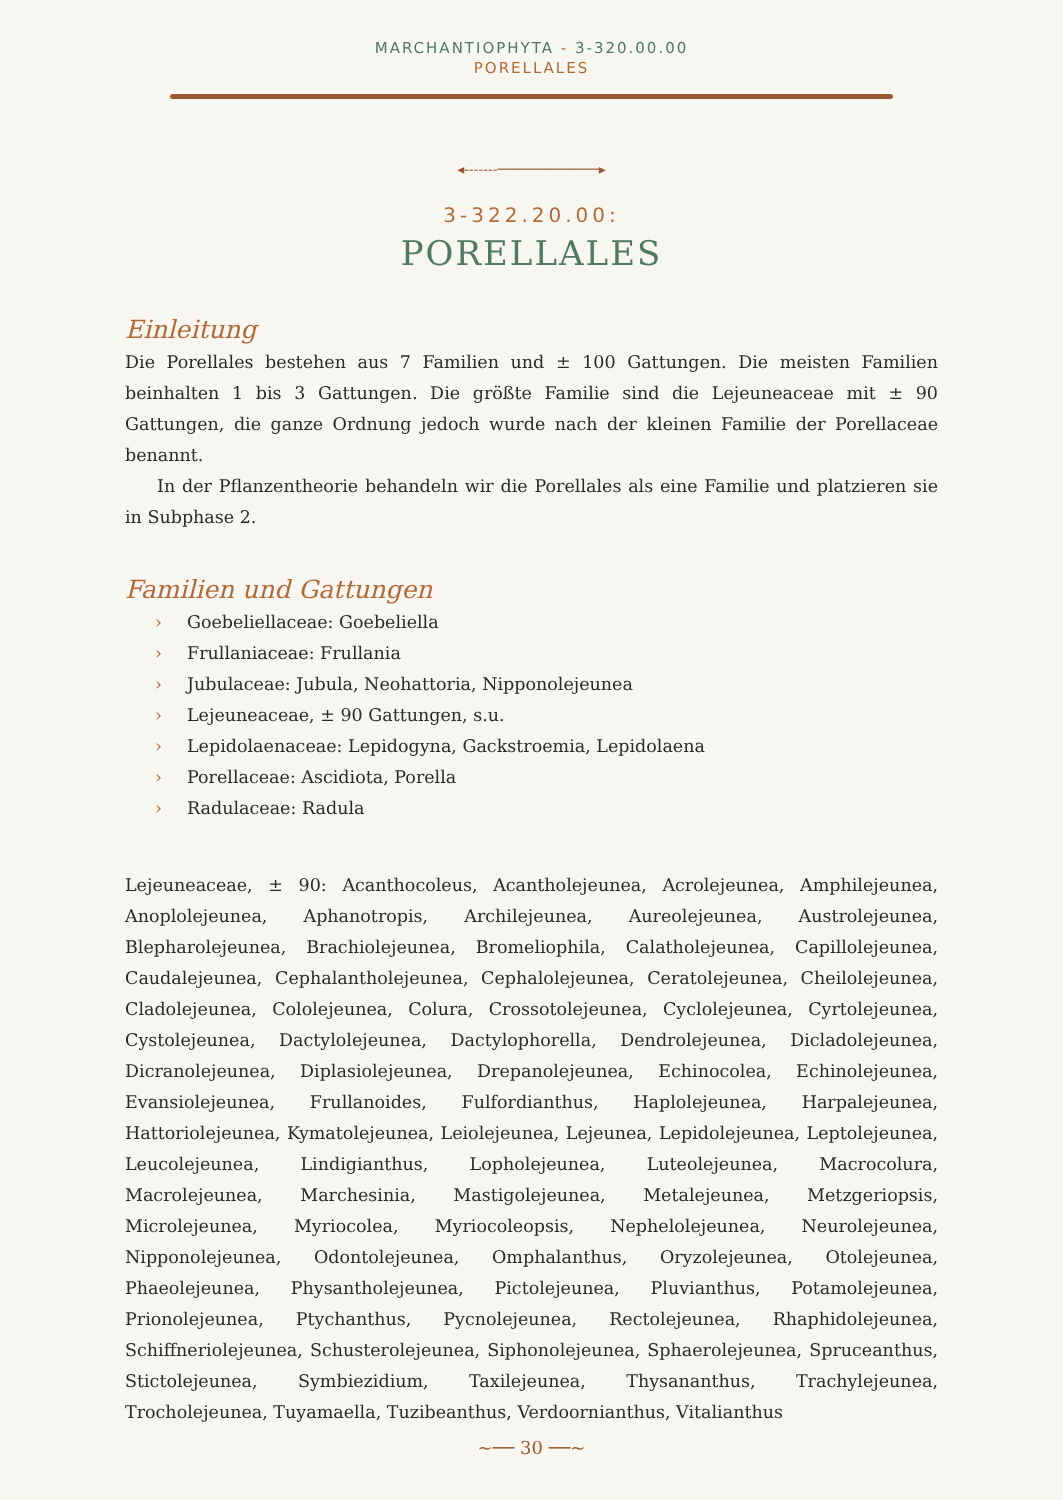MARCHANTIOPHYTA - 3-320.00.00
PORELLALES
◂‑‑‑‑‑‑‑────────────▸
3-322.20.00:
PORELLALES
Einleitung
Die Porellales bestehen aus 7 Familien und ± 100 Gattungen. Die meisten Familien beinhalten 1 bis 3 Gattungen. Die größte Familie sind die Lejeuneaceae mit ± 90 Gattungen, die ganze Ordnung jedoch wurde nach der kleinen Familie der Porellaceae benannt.
In der Pflanzentheorie behandeln wir die Porellales als eine Familie und platzieren sie in Subphase 2.
Familien und Gattungen
› Goebeliellaceae: Goebeliella
› Frullaniaceae: Frullania
› Jubulaceae: Jubula, Neohattoria, Nipponolejeunea
› Lejeuneaceae, ± 90 Gattungen, s.u.
› Lepidolaenaceae: Lepidogyna, Gackstroemia, Lepidolaena
› Porellaceae: Ascidiota, Porella
› Radulaceae: Radula
Lejeuneaceae, ± 90: Acanthocoleus, Acantholejeunea, Acrolejeunea, Amphilejeunea, Anoplolejeunea, Aphanotropis, Archilejeunea, Aureolejeunea, Austrolejeunea, Blepharolejeunea, Brachiolejeunea, Bromeliophila, Calatholejeunea, Capillolejeunea, Caudalejeunea, Cephalantholejeunea, Cephalolejeunea, Ceratolejeunea, Cheilolejeunea, Cladolejeunea, Cololejeunea, Colura, Crossotolejeunea, Cyclolejeunea, Cyrtolejeunea, Cystolejeunea, Dactylolejeunea, Dactylophorella, Dendrolejeunea, Dicladolejeunea, Dicranolejeunea, Diplasiolejeunea, Drepanolejeunea, Echinocolea, Echinolejeunea, Evansiolejeunea, Frullanoides, Fulfordianthus, Haplolejeunea, Harpalejeunea, Hattoriolejeunea, Kymatolejeunea, Leiolejeunea, Lejeunea, Lepidolejeunea, Leptolejeunea, Leucolejeunea, Lindigianthus, Lopholejeunea, Luteolejeunea, Macrocolura, Macrolejeunea, Marchesinia, Mastigolejeunea, Metalejeunea, Metzgeriopsis, Microlejeunea, Myriocolea, Myriocoleopsis, Nephelolejeunea, Neurolejeunea, Nipponolejeunea, Odontolejeunea, Omphalanthus, Oryzolejeunea, Otolejeunea, Phaeolejeunea, Physantholejeunea, Pictolejeunea, Pluvianthus, Potamolejeunea, Prionolejeunea, Ptychanthus, Pycnolejeunea, Rectolejeunea, Rhaphidolejeunea, Schiffneriolejeunea, Schusterolejeunea, Siphonolejeunea, Sphaerolejeunea, Spruceanthus, Stictolejeunea, Symbiezidium, Taxilejeunea, Thysananthus, Trachylejeunea, Trocholejeunea, Tuyamaella, Tuzibeanthus, Verdoornianthus, Vitalianthus
~── 30 ──~